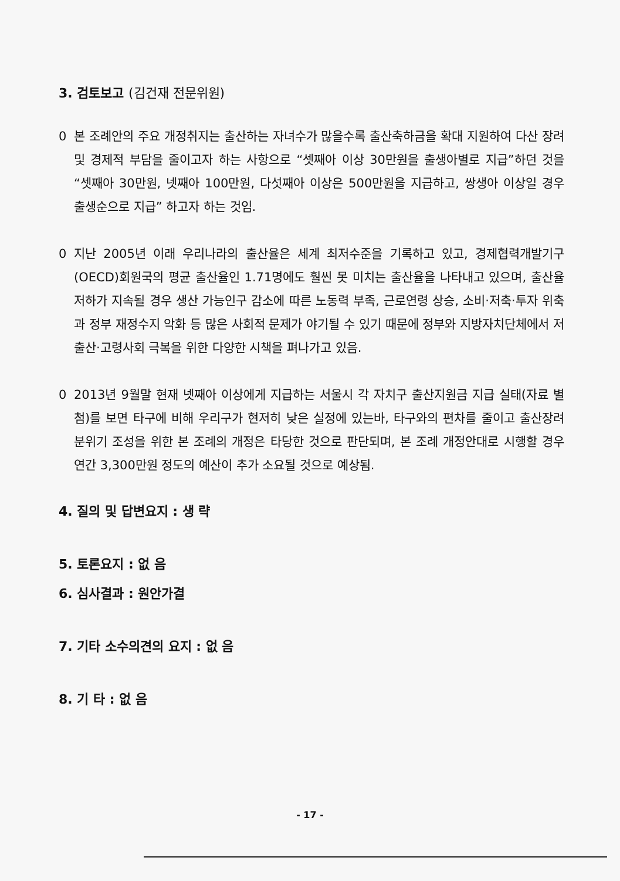3. 검토보고 (김건재 전문위원)
0 본 조례안의 주요 개정취지는 출산하는 자녀수가 많을수록 출산축하금을 확대 지원하여 다산 장려 및 경제적 부담을 줄이고자 하는 사항으로 “셋째아 이상 30만원을 출생아별로 지급”하던 것을 “셋째아 30만원, 넷째아 100만원, 다섯째아 이상은 500만원을 지급하고, 쌍생아 이상일 경우 출생순으로 지급” 하고자 하는 것임.
0 지난 2005년 이래 우리나라의 출산율은 세계 최저수준을 기록하고 있고, 경제협력개발기구(OECD)회원국의 평균 출산율인 1.71명에도 훨씬 못 미치는 출산율을 나타내고 있으며, 출산율 저하가 지속될 경우 생산 가능인구 감소에 따른 노동력 부족, 근로연령 상승, 소비·저축·투자 위축과 정부 재정수지 악화 등 많은 사회적 문제가 야기될 수 있기 때문에 정부와 지방자치단체에서 저출산·고령사회 극복을 위한 다양한 시책을 펴나가고 있음.
0 2013년 9월말 현재 넷째아 이상에게 지급하는 서울시 각 자치구 출산지원금 지급 실태(자료 별첨)를 보면 타구에 비해 우리구가 현저히 낮은 실정에 있는바, 타구와의 편차를 줄이고 출산장려 분위기 조성을 위한 본 조례의 개정은 타당한 것으로 판단되며, 본 조례 개정안대로 시행할 경우 연간 3,300만원 정도의 예산이 추가 소요될 것으로 예상됨.
4. 질의 및 답변요지 : 생 략
5. 토론요지 : 없 음
6. 심사결과 : 원안가결
7. 기타 소수의견의 요지 : 없 음
8. 기 타 : 없 음
- 17 -